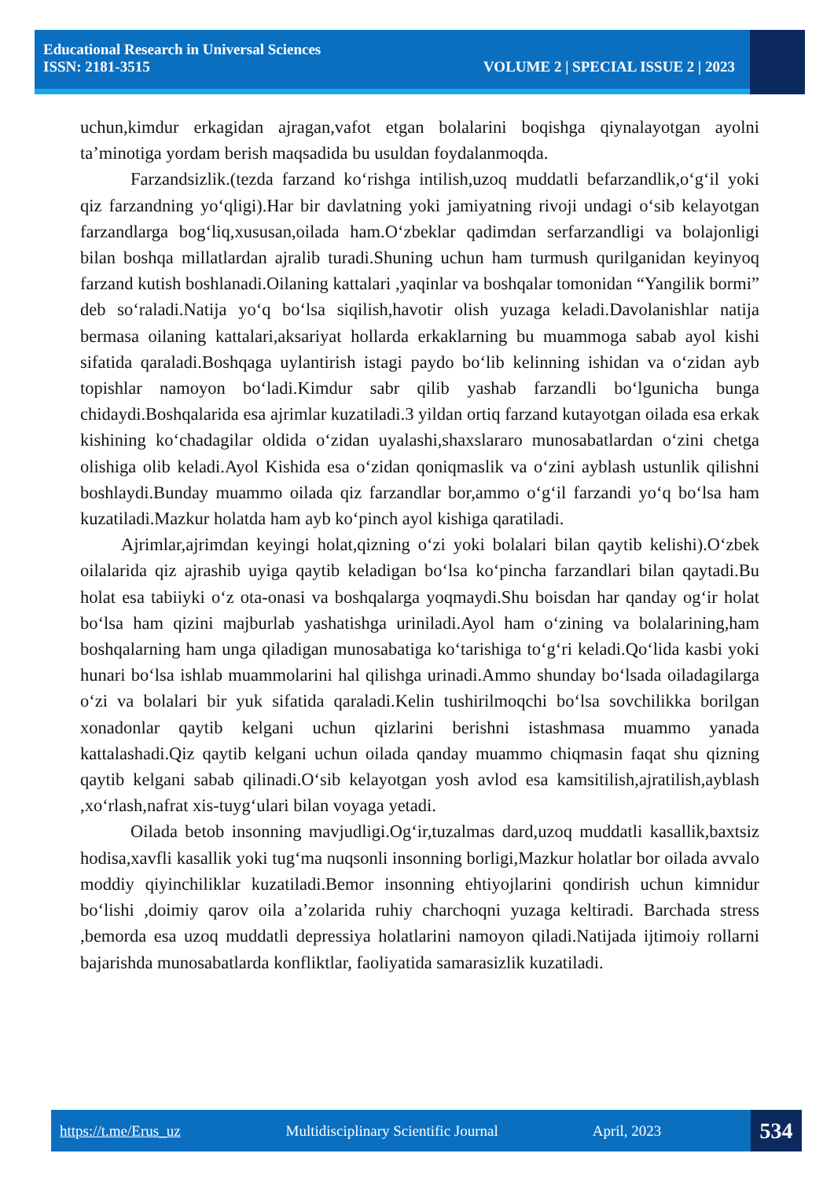Educational Research in Universal Sciences
ISSN: 2181-3515 VOLUME 2 | SPECIAL ISSUE 2 | 2023
uchun,kimdur erkagidan ajragan,vafot etgan bolalarini boqishga qiynalayotgan ayolni ta’minotiga yordam berish maqsadida bu usuldan foydalanmoqda.
Farzandsizlik.(tezda farzand ko‘rishga intilish,uzoq muddatli befarzandlik,o‘g‘il yoki qiz farzandning yo‘qligi).Har bir davlatning yoki jamiyatning rivoji undagi o‘sib kelayotgan farzandlarga bog‘liq,xususan,oilada ham.O‘zbeklar qadimdan serfarzandligi va bolajonligi bilan boshqa millatlardan ajralib turadi.Shuning uchun ham turmush qurilganidan keyinyoq farzand kutish boshlanadi.Oilaning kattalari ,yaqinlar va boshqalar tomonidan “Yangilik bormi” deb so‘raladi.Natija yo‘q bo‘lsa siqilish,havotir olish yuzaga keladi.Davolanishlar natija bermasa oilaning kattalari,aksariyat hollarda erkaklarning bu muammoga sabab ayol kishi sifatida qaraladi.Boshqaga uylantirish istagi paydo bo‘lib kelinning ishidan va o‘zidan ayb topishlar namoyon bo‘ladi.Kimdur sabr qilib yashab farzandli bo‘lgunicha bunga chidaydi.Boshqalarida esa ajrimlar kuzatiladi.3 yildan ortiq farzand kutayotgan oilada esa erkak kishining ko‘chadagilar oldida o‘zidan uyalashi,shaxslararo munosabatlardan o‘zini chetga olishiga olib keladi.Ayol Kishida esa o‘zidan qoniqmaslik va o‘zini ayblash ustunlik qilishni boshlaydi.Bunday muammo oilada qiz farzandlar bor,ammo o‘g‘il farzandi yo‘q bo‘lsa ham kuzatiladi.Mazkur holatda ham ayb ko‘pinch ayol kishiga qaratiladi.
Ajrimlar,ajrimdan keyingi holat,qizning o‘zi yoki bolalari bilan qaytib kelishi).O‘zbek oilalarida qiz ajrashib uyiga qaytib keladigan bo‘lsa ko‘pincha farzandlari bilan qaytadi.Bu holat esa tabiiyki o‘z ota-onasi va boshqalarga yoqmaydi.Shu boisdan har qanday og‘ir holat bo‘lsa ham qizini majburlab yashatishga uriniladi.Ayol ham o‘zining va bolalarining,ham boshqalarning ham unga qiladigan munosabatiga ko‘tarishiga to‘g‘ri keladi.Qo‘lida kasbi yoki hunari bo‘lsa ishlab muammolarini hal qilishga urinadi.Ammo shunday bo‘lsada oiladagilarga o‘zi va bolalari bir yuk sifatida qaraladi.Kelin tushirilmoqchi bo‘lsa sovchilikka borilgan xonadonlar qaytib kelgani uchun qizlarini berishni istashmasa muammo yanada kattalashadi.Qiz qaytib kelgani uchun oilada qanday muammo chiqmasin faqat shu qizning qaytib kelgani sabab qilinadi.O‘sib kelayotgan yosh avlod esa kamsitilish,ajratilish,ayblash ,xo‘rlash,nafrat xis-tuyg‘ulari bilan voyaga yetadi.
Oilada betob insonning mavjudligi.Og‘ir,tuzalmas dard,uzoq muddatli kasallik,baxtsiz hodisa,xavfli kasallik yoki tug‘ma nuqsonli insonning borligi,Mazkur holatlar bor oilada avvalo moddiy qiyinchiliklar kuzatiladi.Bemor insonning ehtiyojlarini qondirish uchun kimnidur bo‘lishi ,doimiy qarov oila a’zolarida ruhiy charchoqni yuzaga keltiradi. Barchada stress ,bemorda esa uzoq muddatli depressiya holatlarini namoyon qiladi.Natijada ijtimoiy rollarni bajarishda munosabatlarda konfliktlar, faoliyatida samarasizlik kuzatiladi.
https://t.me/Erus_uz Multidisciplinary Scientific Journal April, 2023
534